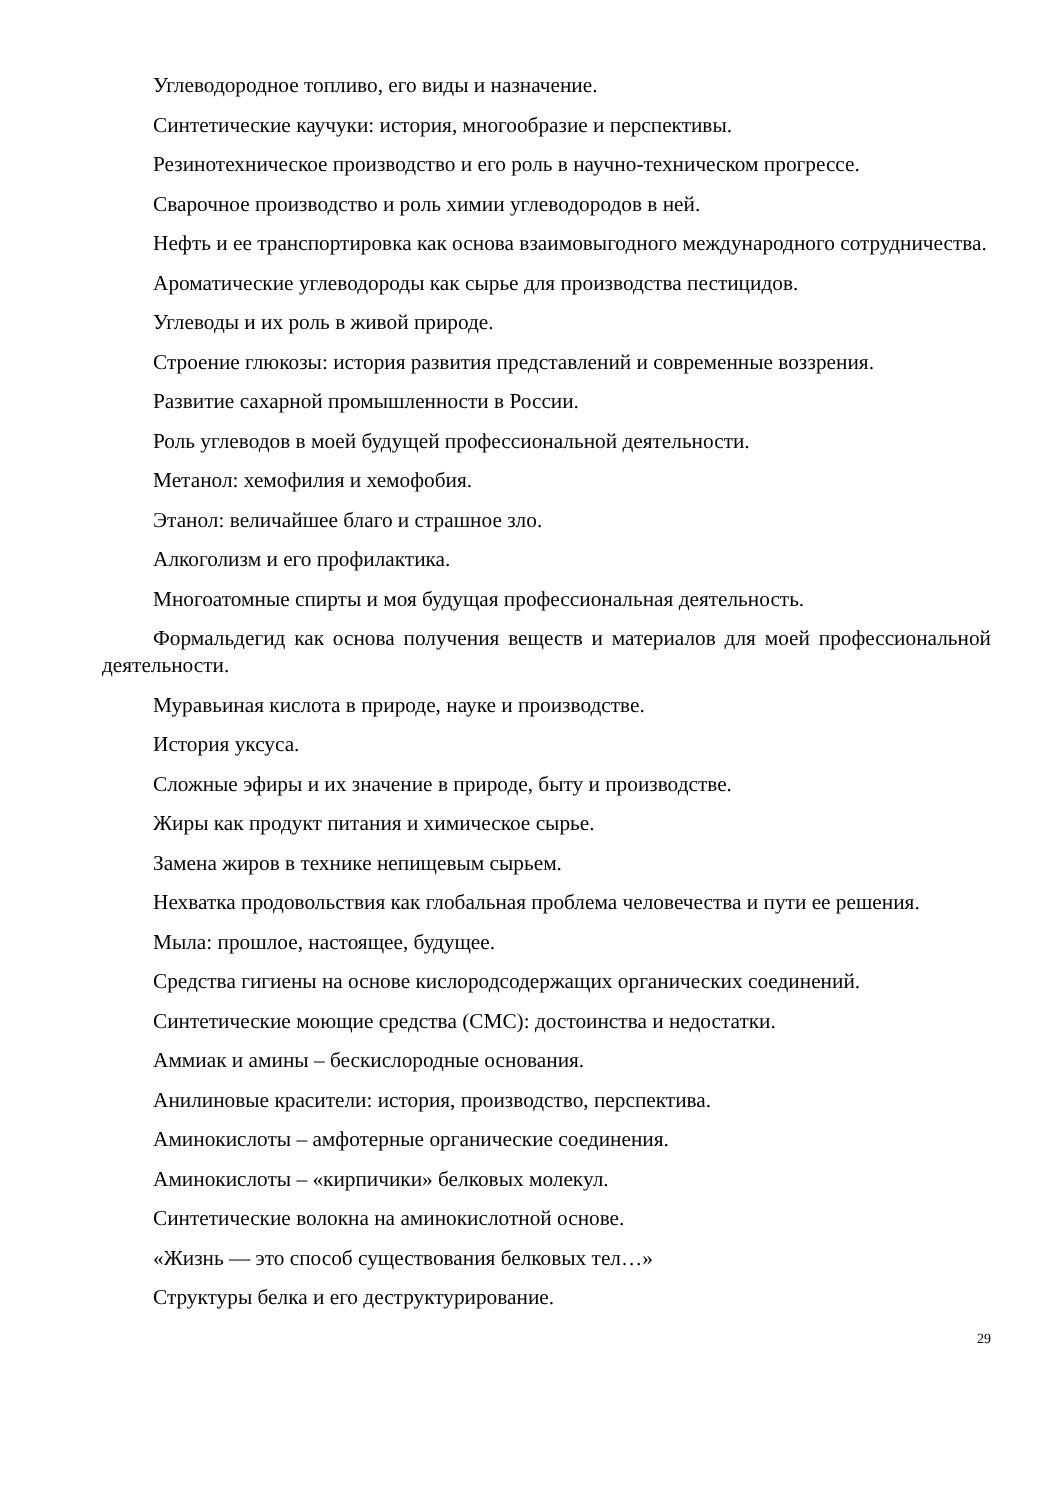Углеводородное топливо, его виды и назначение.
Синтетические каучуки: история, многообразие и перспективы.
Резинотехническое производство и его роль в научно-техническом прогрессе.
Сварочное производство и роль химии углеводородов в ней.
Нефть и ее транспортировка как основа взаимовыгодного международного сотрудничества.
Ароматические углеводороды как сырье для производства пестицидов.
Углеводы и их роль в живой природе.
Строение глюкозы: история развития представлений и современные воззрения.
Развитие сахарной промышленности в России.
Роль углеводов в моей будущей профессиональной деятельности.
Метанол: хемофилия и хемофобия.
Этанол: величайшее благо и страшное зло.
Алкоголизм и его профилактика.
Многоатомные спирты и моя будущая профессиональная деятельность.
Формальдегид как основа получения веществ и материалов для моей профессиональной деятельности.
Муравьиная кислота в природе, науке и производстве.
История уксуса.
Сложные эфиры и их значение в природе, быту и производстве.
Жиры как продукт питания и химическое сырье.
Замена жиров в технике непищевым сырьем.
Нехватка продовольствия как глобальная проблема человечества и пути ее решения.
Мыла: прошлое, настоящее, будущее.
Средства гигиены на основе кислородсодержащих органических соединений.
Синтетические моющие средства (СМС): достоинства и недостатки.
Аммиак и амины – бескислородные основания.
Анилиновые красители: история, производство, перспектива.
Аминокислоты – амфотерные органические соединения.
Аминокислоты – «кирпичики» белковых молекул.
Синтетические волокна на аминокислотной основе.
«Жизнь — это способ существования белковых тел…»
Структуры белка и его деструктурирование.
29